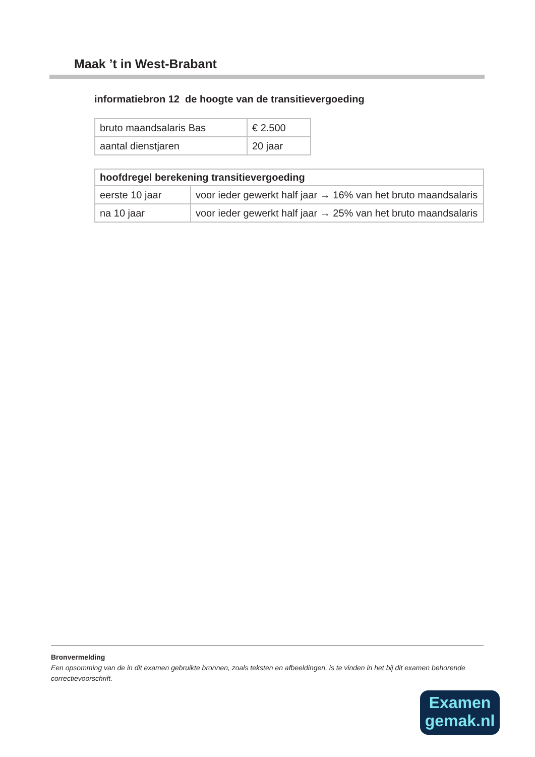Maak ’t in West-Brabant
informatiebron 12 de hoogte van de transitievergoeding
| bruto maandsalaris Bas | € 2.500 |
| aantal dienstjaren | 20 jaar |
| hoofdregel berekening transitievergoeding | |
| --- | --- |
| eerste 10 jaar | voor ieder gewerkt half jaar → 16% van het bruto maandsalaris |
| na 10 jaar | voor ieder gewerkt half jaar → 25% van het bruto maandsalaris |
Bronvermelding
Een opsomming van de in dit examen gebruikte bronnen, zoals teksten en afbeeldingen, is te vinden in het bij dit examen behorende correctievoorschrift.
Examen
gemak.nl